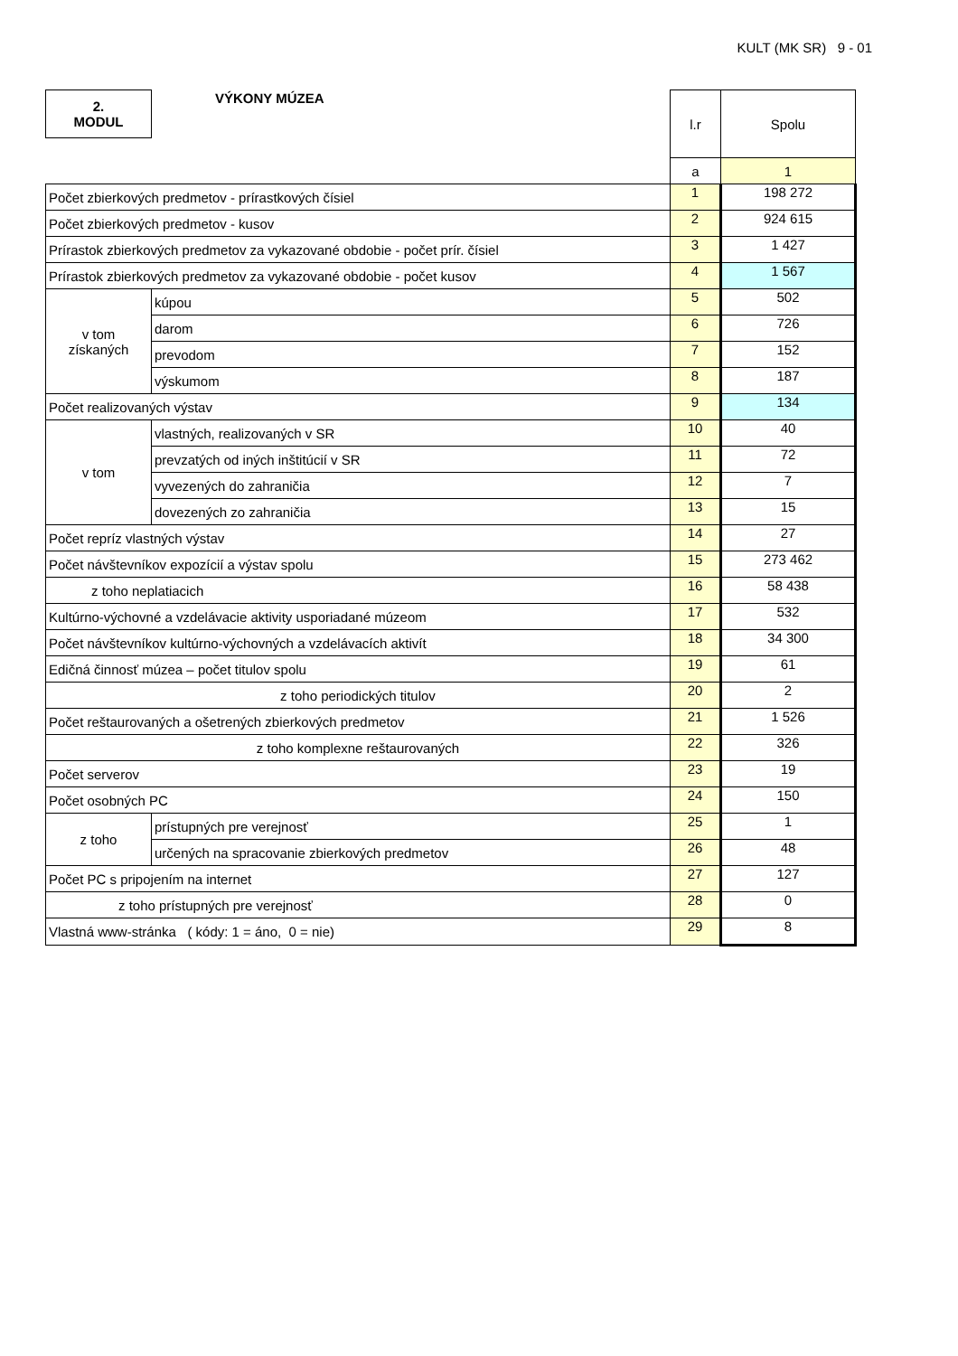KULT (MK SR) 9 - 01
| 2. MODUL | VÝKONY MÚZEA | l.r | Spolu |
| | | a | 1 |
| Počet zbierkových predmetov - prírastkových čísiel | | 1 | 198 272 |
| Počet zbierkových predmetov - kusov | | 2 | 924 615 |
| Prírastok zbierkových predmetov za vykazované obdobie - počet prír. čísiel | | 3 | 1 427 |
| Prírastok zbierkových predmetov za vykazované obdobie - počet kusov | | 4 | 1 567 |
| v tom získaných | kúpou | 5 | 502 |
| | darom | 6 | 726 |
| | prevodom | 7 | 152 |
| | výskumom | 8 | 187 |
| Počet realizovaných výstav | | 9 | 134 |
| v tom | vlastných, realizovaných v SR | 10 | 40 |
| | prevzatých od iných inštitúcií v SR | 11 | 72 |
| | vyvezených do zahraničia | 12 | 7 |
| | dovezených zo zahraničia | 13 | 15 |
| Počet repríz vlastných výstav | | 14 | 27 |
| Počet návštevníkov expozícií a výstav spolu | | 15 | 273 462 |
| z toho neplatiacich | | 16 | 58 438 |
| Kultúrno-výchovné a vzdelávacie aktivity usporiadané múzeom | | 17 | 532 |
| Počet návštevníkov kultúrno-výchovných a vzdelávacích aktivít | | 18 | 34 300 |
| Edičná činnosť múzea – počet titulov spolu | | 19 | 61 |
| z toho periodických titulov | | 20 | 2 |
| Počet reštaurovaných a ošetrených zbierkových predmetov | | 21 | 1 526 |
| z toho komplexne reštaurovaných | | 22 | 326 |
| Počet serverov | | 23 | 19 |
| Počet osobných PC | | 24 | 150 |
| z toho | prístupných pre verejnosť | 25 | 1 |
| | určených na spracovanie zbierkových predmetov | 26 | 48 |
| Počet PC s pripojením na internet | | 27 | 127 |
| z toho prístupných pre verejnosť | | 28 | 0 |
| Vlastná www-stránka ( kódy: 1 = áno, 0 = nie) | | 29 | 8 |